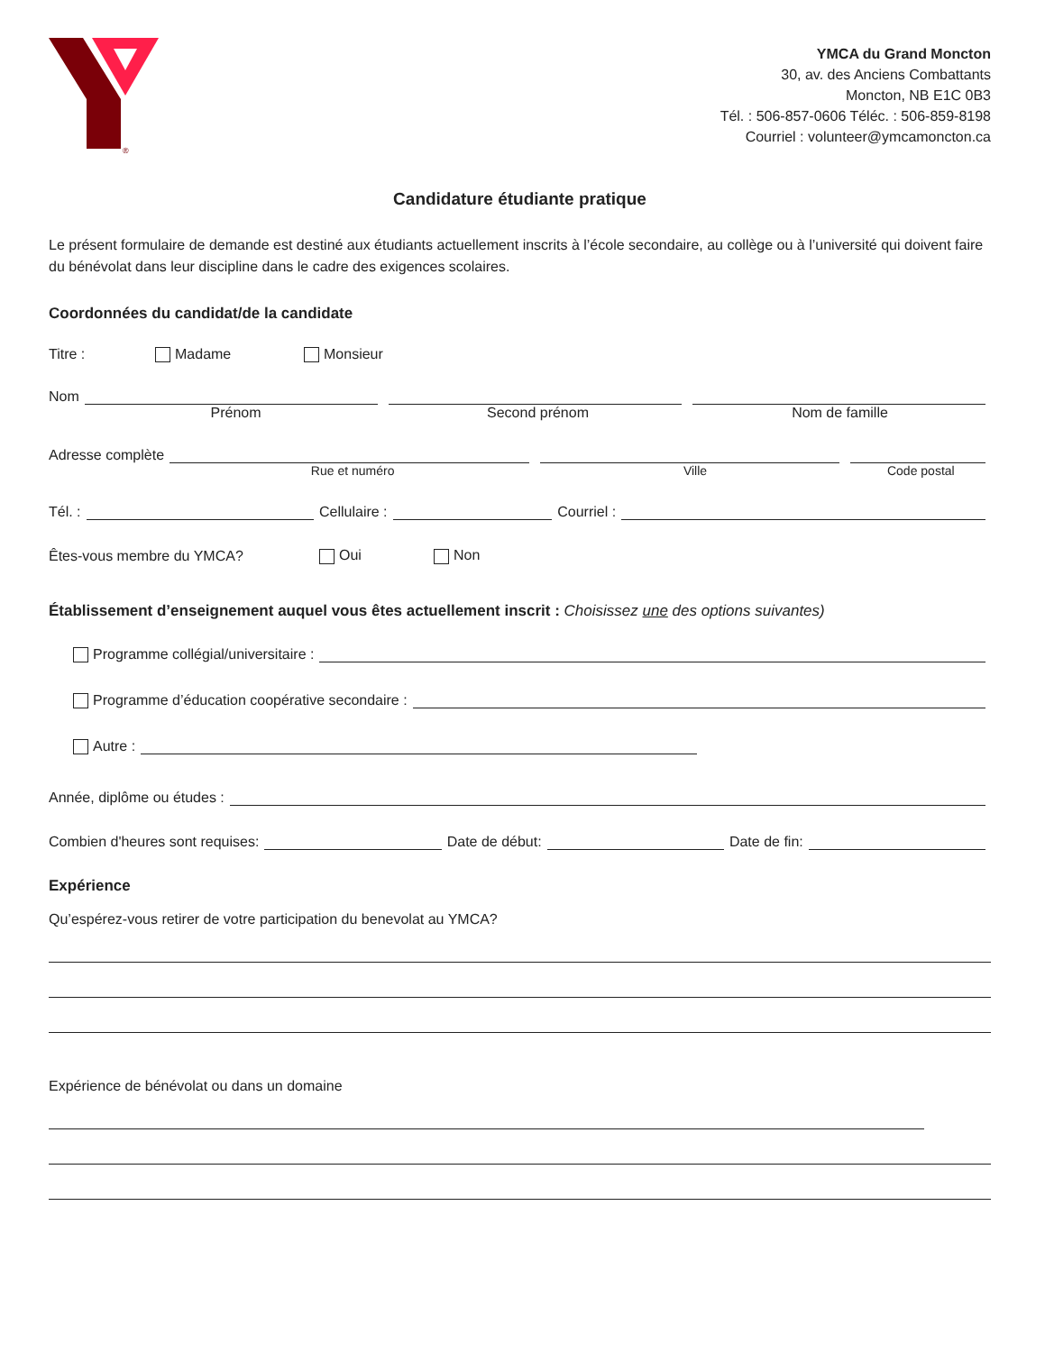®
YMCA du Grand Moncton
30, av. des Anciens Combattants
Moncton, NB E1C 0B3
Tél. : 506-857-0606 Téléc. : 506-859-8198
Courriel : volunteer@ymcamoncton.ca
Candidature étudiante pratique
Le présent formulaire de demande est destiné aux étudiants actuellement inscrits à l’école secondaire, au collège ou à l’université qui doivent faire du bénévolat dans leur discipline dans le cadre des exigences scolaires.
Coordonnées du candidat/de la candidate
Titre : Madame Monsieur
Nom
Prénom Second prénom Nom de famille
Adresse complète
Rue et numéro Ville Code postal
Tél. : Cellulaire : Courriel :
Êtes-vous membre du YMCA? Oui Non
Établissement d’enseignement auquel vous êtes actuellement inscrit : Choisissez une des options suivantes)
Programme collégial/universitaire :
Programme d’éducation coopérative secondaire :
Autre :
Année, diplôme ou études :
Combien d'heures sont requises: Date de début: Date de fin:
Expérience
Qu’espérez-vous retirer de votre participation du benevolat au YMCA?
Expérience de bénévolat ou dans un domaine